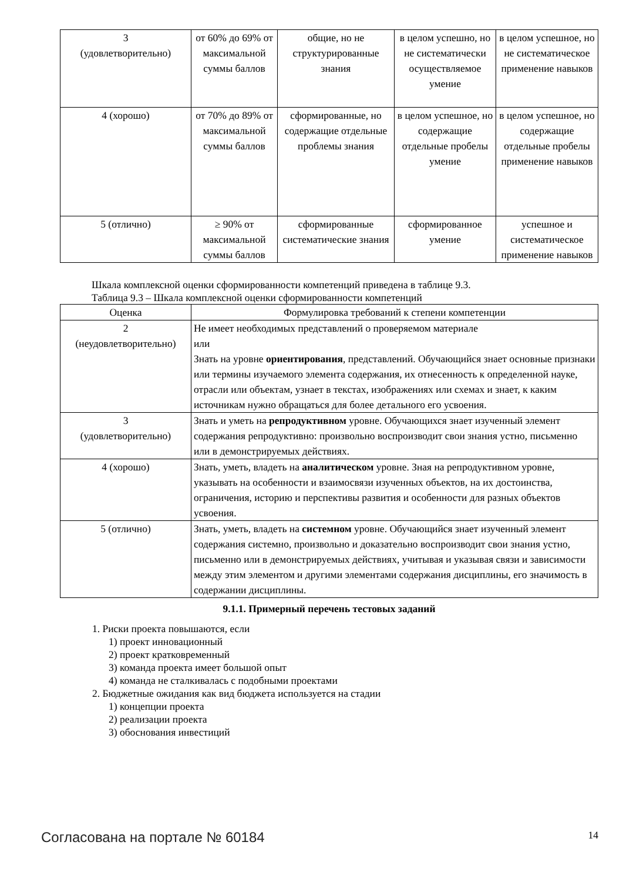| 3 (удовлетворительно) | от 60% до 69% от максимальной суммы баллов | общие, но не структурированные знания | в целом успешно, но не систематически осуществляемое умение | в целом успешное, но не систематическое применение навыков |
| 4 (хорошо) | от 70% до 89% от максимальной суммы баллов | сформированные, но содержащие отдельные проблемы знания | в целом успешное, но содержащие отдельные пробелы умение | в целом успешное, но содержащие отдельные пробелы применение навыков |
| 5 (отлично) | ≥ 90% от максимальной суммы баллов | сформированные систематические знания | сформированное умение | успешное и систематическое применение навыков |
Шкала комплексной оценки сформированности компетенций приведена в таблице 9.3.
Таблица 9.3 – Шкала комплексной оценки сформированности компетенций
| Оценка | Формулировка требований к степени компетенции |
| --- | --- |
| 2 (неудовлетворительно) | Не имеет необходимых представлений о проверяемом материале или Знать на уровне ориентирования , представлений. Обучающийся знает основные признаки или термины изучаемого элемента содержания, их отнесенность к определенной науке, отрасли или объектам, узнает в текстах, изображениях или схемах и знает, к каким источникам нужно обращаться для более детального его усвоения. |
| 3 (удовлетворительно) | Знать и уметь на репродуктивном уровне. Обучающихся знает изученный элемент содержания репродуктивно: произвольно воспроизводит свои знания устно, письменно или в демонстрируемых действиях. |
| 4 (хорошо) | Знать, уметь, владеть на аналитическом уровне. Зная на репродуктивном уровне, указывать на особенности и взаимосвязи изученных объектов, на их достоинства, ограничения, историю и перспективы развития и особенности для разных объектов усвоения. |
| 5 (отлично) | Знать, уметь, владеть на системном уровне. Обучающийся знает изученный элемент содержания системно, произвольно и доказательно воспроизводит свои знания устно, письменно или в демонстрируемых действиях, учитывая и указывая связи и зависимости между этим элементом и другими элементами содержания дисциплины, его значимость в содержании дисциплины. |
9.1.1. Примерный перечень тестовых заданий
1. Риски проекта повышаются, если
1) проект инновационный
2) проект кратковременный
3) команда проекта имеет большой опыт
4) команда не сталкивалась с подобными проектами
2. Бюджетные ожидания как вид бюджета используется на стадии
1) концепции проекта
2) реализации проекта
3) обоснования инвестиций
Согласована на портале № 60184 14